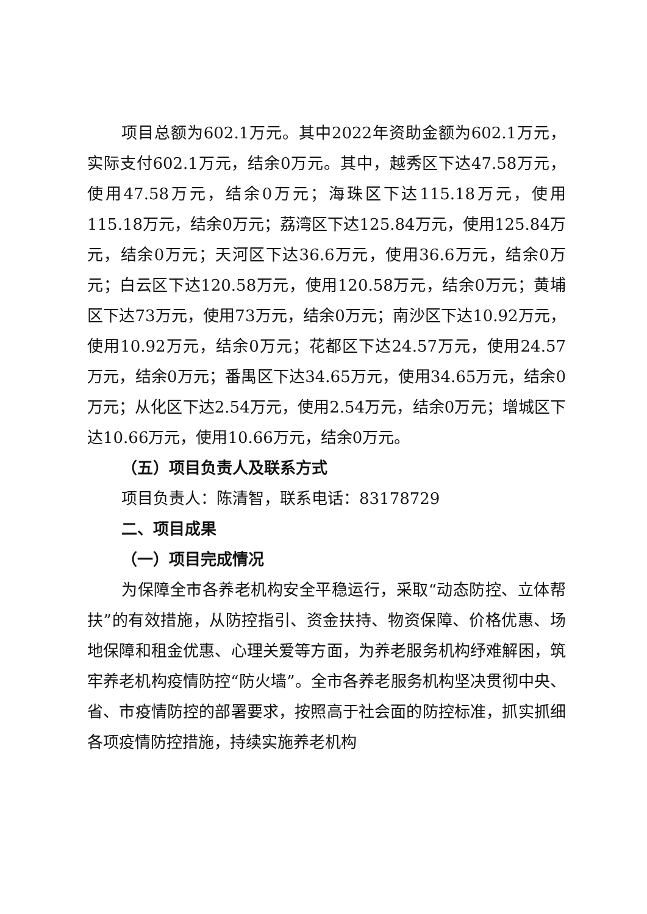项目总额为602.1万元。其中2022年资助金额为602.1万元，实际支付602.1万元，结余0万元。其中，越秀区下达47.58万元，使用47.58万元，结余0万元；海珠区下达115.18万元，使用115.18万元，结余0万元；荔湾区下达125.84万元，使用125.84万元，结余0万元；天河区下达36.6万元，使用36.6万元，结余0万元；白云区下达120.58万元，使用120.58万元，结余0万元；黄埔区下达73万元，使用73万元，结余0万元；南沙区下达10.92万元，使用10.92万元，结余0万元；花都区下达24.57万元，使用24.57万元，结余0万元；番禺区下达34.65万元，使用34.65万元，结余0万元；从化区下达2.54万元，使用2.54万元，结余0万元；增城区下达10.66万元，使用10.66万元，结余0万元。
（五）项目负责人及联系方式
项目负责人：陈清智，联系电话：83178729
二、项目成果
（一）项目完成情况
为保障全市各养老机构安全平稳运行，采取“动态防控、立体帮扶”的有效措施，从防控指引、资金扶持、物资保障、价格优惠、场地保障和租金优惠、心理关爱等方面，为养老服务机构纾难解困，筑牢养老机构疫情防控“防火墙”。全市各养老服务机构坚决贯彻中央、省、市疫情防控的部署要求，按照高于社会面的防控标准，抓实抓细各项疫情防控措施，持续实施养老机构